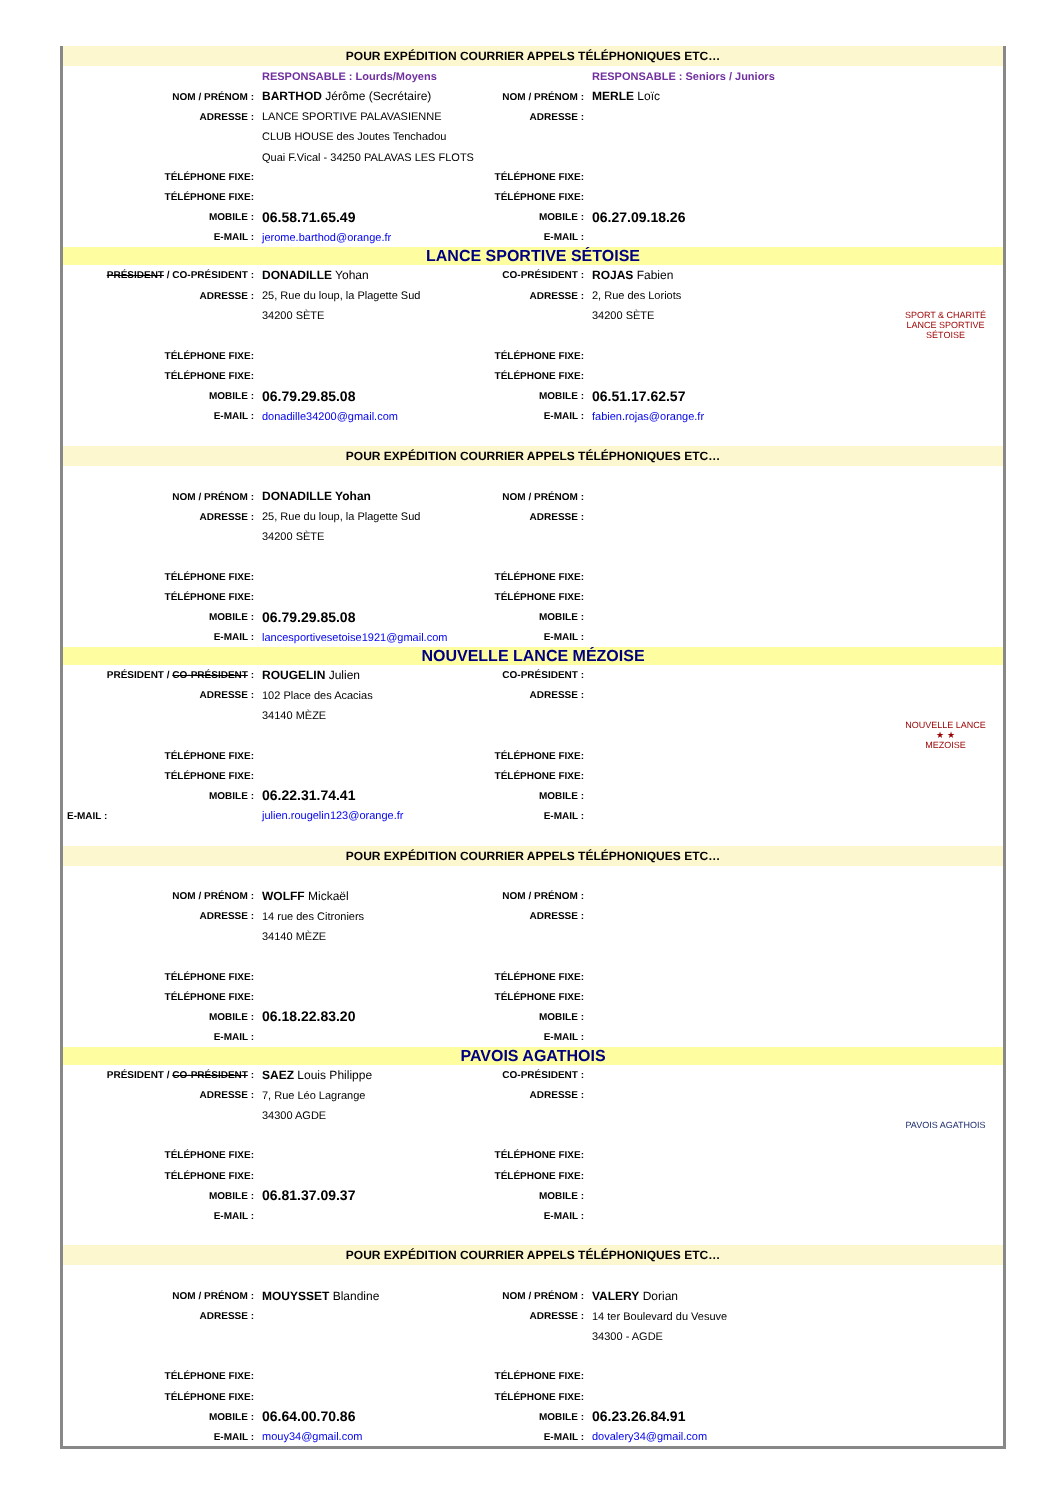| POUR EXPÉDITION COURRIER APPELS TÉLÉPHONIQUES ETC… | | | | |
| | RESPONSABLE : Lourds/Moyens | | RESPONSABLE : Seniors / Juniors | |
| NOM / PRÉNOM : | BARTHOD Jérôme (Secrétaire) | NOM / PRÉNOM : | MERLE Loïc | |
| ADRESSE : | LANCE SPORTIVE PALAVASIENNE | ADRESSE : | | |
| | CLUB HOUSE des Joutes Tenchadou | | | |
| | Quai F.Vical - 34250 PALAVAS LES FLOTS | | | |
| TÉLÉPHONE FIXE: | | TÉLÉPHONE FIXE: | | |
| TÉLÉPHONE FIXE: | | TÉLÉPHONE FIXE: | | |
| MOBILE : | 06.58.71.65.49 | MOBILE : | 06.27.09.18.26 | |
| E-MAIL : | jerome.barthod@orange.fr | E-MAIL : | | |
| LANCE SPORTIVE SÉTOISE | | | | |
| PRÉSIDENT / CO-PRÉSIDENT : | DONADILLE Yohan | CO-PRÉSIDENT : | ROJAS Fabien | SPORT & CHARITÉ LANCE SPORTIVE SÉTOISE |
| ADRESSE : | 25, Rue du loup, la Plagette Sud | ADRESSE : | 2, Rue des Loriots | |
| | 34200 SÈTE | | 34200 SÈTE | |
| TÉLÉPHONE FIXE: | | TÉLÉPHONE FIXE: | | |
| TÉLÉPHONE FIXE: | | TÉLÉPHONE FIXE: | | |
| MOBILE : | 06.79.29.85.08 | MOBILE : | 06.51.17.62.57 | |
| E-MAIL : | donadille34200@gmail.com | E-MAIL : | fabien.rojas@orange.fr | |
| POUR EXPÉDITION COURRIER APPELS TÉLÉPHONIQUES ETC… | | | | |
| NOM / PRÉNOM : | DONADILLE Yohan | NOM / PRÉNOM : | | |
| ADRESSE : | 25, Rue du loup, la Plagette Sud | ADRESSE : | | |
| | 34200 SÈTE | | | |
| TÉLÉPHONE FIXE: | | TÉLÉPHONE FIXE: | | |
| TÉLÉPHONE FIXE: | | TÉLÉPHONE FIXE: | | |
| MOBILE : | 06.79.29.85.08 | MOBILE : | | |
| E-MAIL : | lancesportivesetoise1921@gmail.com | E-MAIL : | | |
| NOUVELLE LANCE MÉZOISE | | | | |
| PRÉSIDENT / CO-PRÉSIDENT : | ROUGELIN Julien | CO-PRÉSIDENT : | | NOUVELLE LANCE ★ ★ MEZOISE |
| ADRESSE : | 102 Place des Acacias | ADRESSE : | | |
| | 34140 MÈZE | | | |
| TÉLÉPHONE FIXE: | | TÉLÉPHONE FIXE: | | |
| TÉLÉPHONE FIXE: | | TÉLÉPHONE FIXE: | | |
| MOBILE : | 06.22.31.74.41 | MOBILE : | | |
| E-MAIL : | julien.rougelin123@orange.fr | E-MAIL : | | |
| POUR EXPÉDITION COURRIER APPELS TÉLÉPHONIQUES ETC… | | | | |
| NOM / PRÉNOM : | WOLFF Mickaël | NOM / PRÉNOM : | | |
| ADRESSE : | 14 rue des Citroniers | ADRESSE : | | |
| | 34140 MÈZE | | | |
| TÉLÉPHONE FIXE: | | TÉLÉPHONE FIXE: | | |
| TÉLÉPHONE FIXE: | | TÉLÉPHONE FIXE: | | |
| MOBILE : | 06.18.22.83.20 | MOBILE : | | |
| E-MAIL : | | E-MAIL : | | |
| PAVOIS AGATHOIS | | | | |
| PRÉSIDENT / CO-PRÉSIDENT : | SAEZ Louis Philippe | CO-PRÉSIDENT : | | PAVOIS AGATHOIS |
| ADRESSE : | 7, Rue Léo Lagrange | ADRESSE : | | |
| | 34300 AGDE | | | |
| TÉLÉPHONE FIXE: | | TÉLÉPHONE FIXE: | | |
| TÉLÉPHONE FIXE: | | TÉLÉPHONE FIXE: | | |
| MOBILE : | 06.81.37.09.37 | MOBILE : | | |
| E-MAIL : | | E-MAIL : | | |
| POUR EXPÉDITION COURRIER APPELS TÉLÉPHONIQUES ETC… | | | | |
| NOM / PRÉNOM : | MOUYSSET Blandine | NOM / PRÉNOM : | VALERY Dorian | |
| ADRESSE : | | ADRESSE : | 14 ter Boulevard du Vesuve | |
| | | | 34300 - AGDE | |
| TÉLÉPHONE FIXE: | | TÉLÉPHONE FIXE: | | |
| TÉLÉPHONE FIXE: | | TÉLÉPHONE FIXE: | | |
| MOBILE : | 06.64.00.70.86 | MOBILE : | 06.23.26.84.91 | |
| E-MAIL : | mouy34@gmail.com | E-MAIL : | dovalery34@gmail.com | |